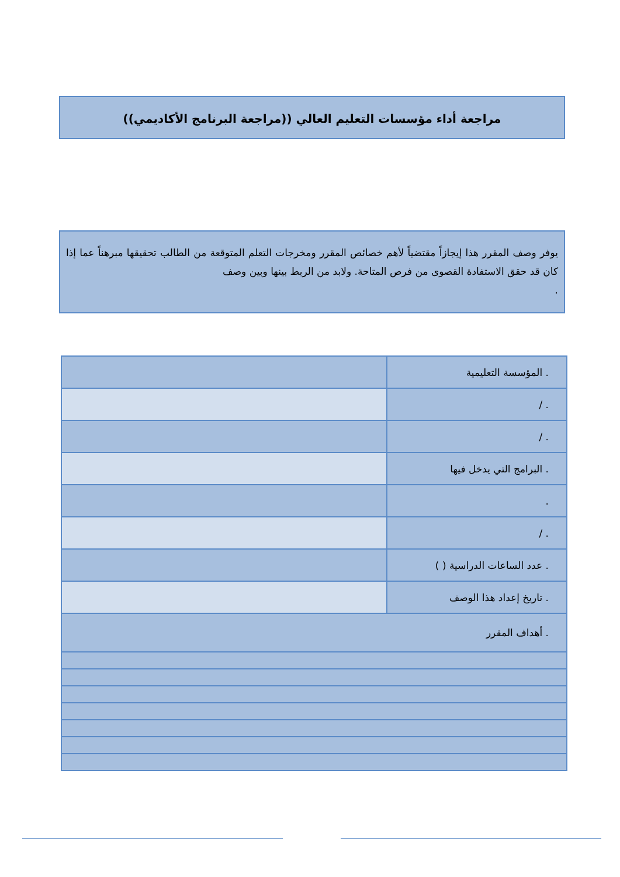مراجعة أداء مؤسسات التعليم العالي ((مراجعة البرنامج الأكاديمي))
يوفر وصف المقرر هذا إيجازاً مقتضياً لأهم خصائص المقرر ومخرجات التعلم المتوقعة من الطالب تحقيقها مبرهناً عما إذا كان قد حقق الاستفادة القصوى من فرص المتاحة. ولابد من الربط بينها وبين وصف
.
| . المؤسسة التعليمية | |
| . / | |
| . / | |
| . البرامج التي يدخل فيها | |
| . | |
| . / | |
| . عدد الساعات الدراسية ( ) | |
| . تاريخ إعداد هذا الوصف | |
| . أهداف المقرر | |